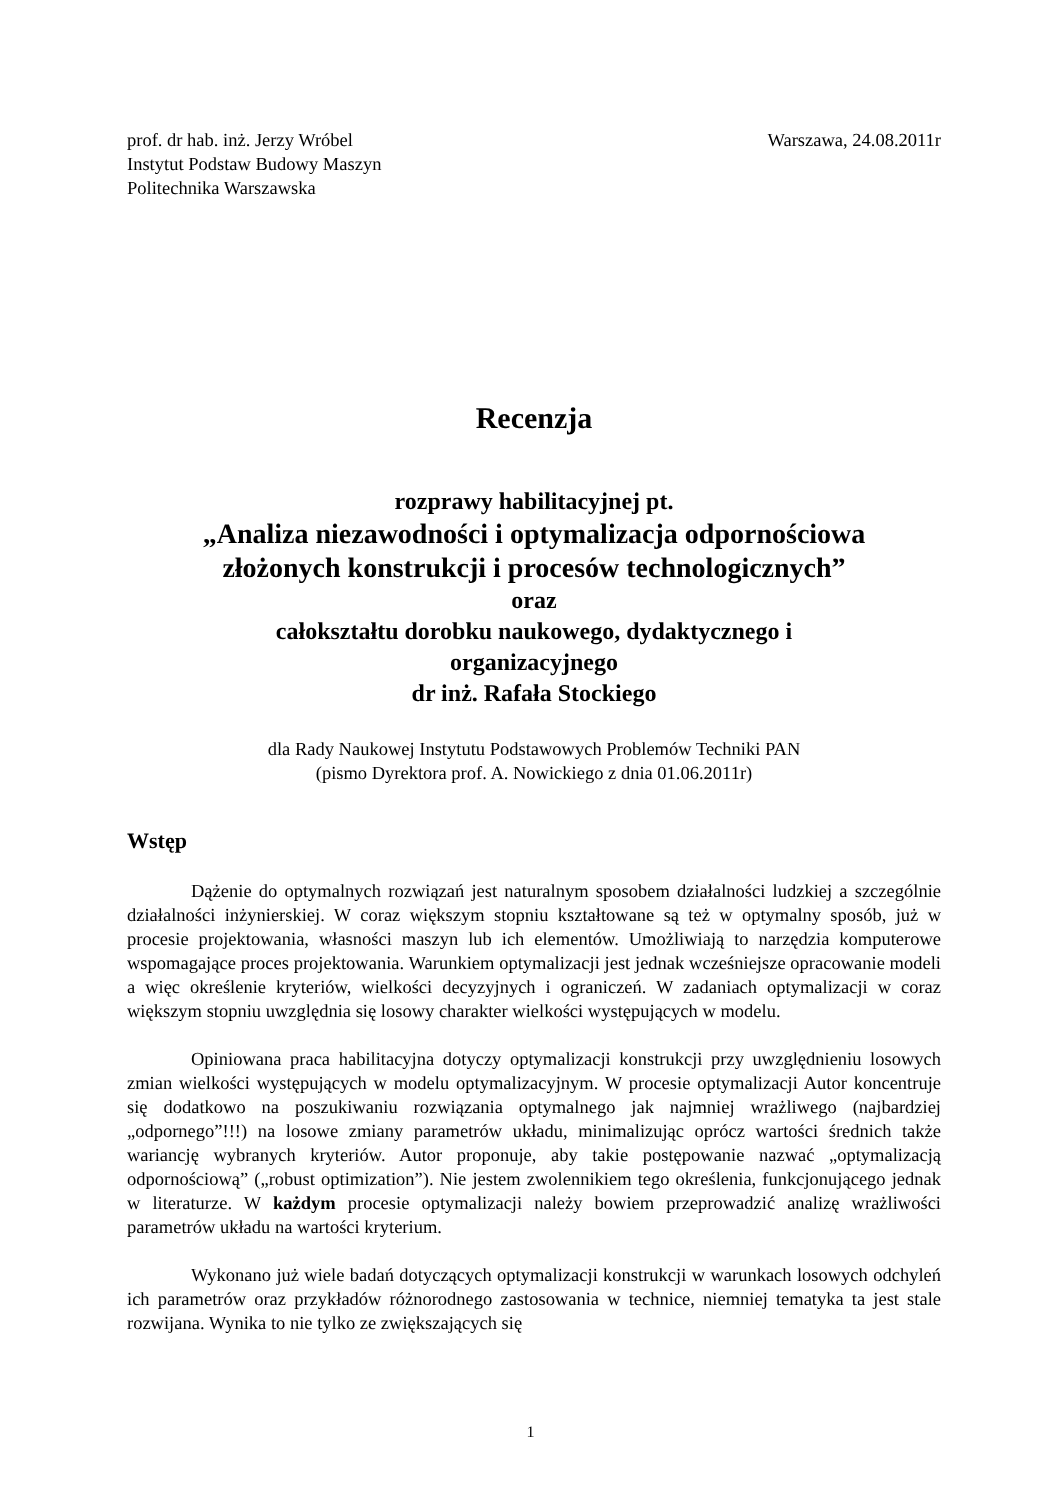prof. dr hab. inż. Jerzy Wróbel
Instytut Podstaw Budowy Maszyn
Politechnika Warszawska
Warszawa, 24.08.2011r
Recenzja
rozprawy habilitacyjnej pt.
„Analiza niezawodności i optymalizacja odpornościowa
złożonych konstrukcji i procesów technologicznych”
oraz
całokształtu dorobku naukowego, dydaktycznego i
organizacyjnego
dr inż. Rafała Stockiego
dla Rady Naukowej Instytutu Podstawowych Problemów Techniki PAN
(pismo Dyrektora prof. A. Nowickiego z dnia 01.06.2011r)
Wstęp
Dążenie do optymalnych rozwiązań jest naturalnym sposobem działalności ludzkiej a szczególnie działalności inżynierskiej. W coraz większym stopniu kształtowane są też w optymalny sposób, już w procesie projektowania, własności maszyn lub ich elementów. Umożliwiają to narzędzia komputerowe wspomagające proces projektowania. Warunkiem optymalizacji jest jednak wcześniejsze opracowanie modeli a więc określenie kryteriów, wielkości decyzyjnych i ograniczeń. W zadaniach optymalizacji w coraz większym stopniu uwzględnia się losowy charakter wielkości występujących w modelu.
Opiniowana praca habilitacyjna dotyczy optymalizacji konstrukcji przy uwzględnieniu losowych zmian wielkości występujących w modelu optymalizacyjnym. W procesie optymalizacji Autor koncentruje się dodatkowo na poszukiwaniu rozwiązania optymalnego jak najmniej wrażliwego (najbardziej „odpornego”!!!) na losowe zmiany parametrów układu, minimalizując oprócz wartości średnich także wariancję wybranych kryteriów. Autor proponuje, aby takie postępowanie nazwać „optymalizacją odpornościową” („robust optimization”). Nie jestem zwolennikiem tego określenia, funkcjonującego jednak w literaturze. W każdym procesie optymalizacji należy bowiem przeprowadzić analizę wrażliwości parametrów układu na wartości kryterium.
Wykonano już wiele badań dotyczących optymalizacji konstrukcji w warunkach losowych odchyleń ich parametrów oraz przykładów różnorodnego zastosowania w technice, niemniej tematyka ta jest stale rozwijana. Wynika to nie tylko ze zwiększających się
1